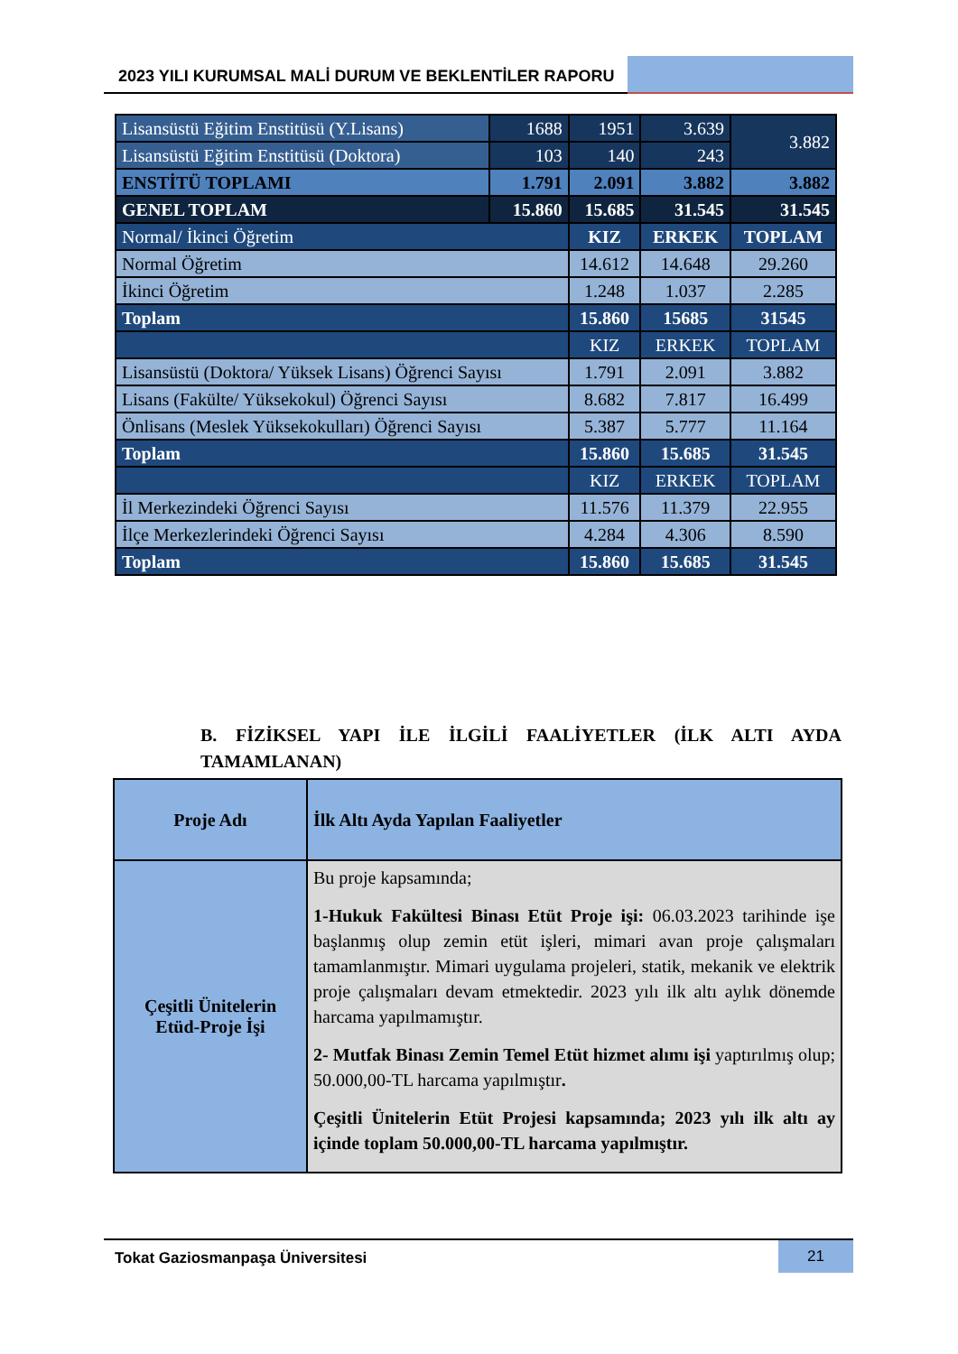2023 YILI KURUMSAL MALİ DURUM VE BEKLENTİLER RAPORU
| Lisansüstü Eğitim Enstitüsü (Y.Lisans) | 1688 | 1951 | 3.639 | 3.882 |
| Lisansüstü Eğitim Enstitüsü (Doktora) | 103 | 140 | 243 | |
| ENSTİTÜ TOPLAMI | 1.791 | 2.091 | 3.882 | 3.882 |
| GENEL TOPLAM | 15.860 | 15.685 | 31.545 | 31.545 |
| Normal/ İkinci Öğretim | | KIZ | ERKEK | TOPLAM |
| Normal Öğretim | | 14.612 | 14.648 | 29.260 |
| İkinci Öğretim | | 1.248 | 1.037 | 2.285 |
| Toplam | | 15.860 | 15685 | 31545 |
| | | KIZ | ERKEK | TOPLAM |
| Lisansüstü (Doktora/ Yüksek Lisans) Öğrenci Sayısı | | 1.791 | 2.091 | 3.882 |
| Lisans (Fakülte/ Yüksekokul) Öğrenci Sayısı | | 8.682 | 7.817 | 16.499 |
| Önlisans (Meslek Yüksekokulları) Öğrenci Sayısı | | 5.387 | 5.777 | 11.164 |
| Toplam | | 15.860 | 15.685 | 31.545 |
| | | KIZ | ERKEK | TOPLAM |
| İl Merkezindeki Öğrenci Sayısı | | 11.576 | 11.379 | 22.955 |
| İlçe Merkezlerindeki Öğrenci Sayısı | | 4.284 | 4.306 | 8.590 |
| Toplam | | 15.860 | 15.685 | 31.545 |
B. FİZİKSEL YAPI İLE İLGİLİ FAALİYETLER (İLK ALTI AYDA TAMAMLANAN)
| Proje Adı | İlk Altı Ayda Yapılan Faaliyetler |
| --- | --- |
| Çeşitli Ünitelerin Etüd-Proje İşi | Bu proje kapsamında; 1-Hukuk Fakültesi Binası Etüt Proje işi: 06.03.2023 tarihinde işe başlanmış olup zemin etüt işleri, mimari avan proje çalışmaları tamamlanmıştır. Mimari uygulama projeleri, statik, mekanik ve elektrik proje çalışmaları devam etmektedir. 2023 yılı ilk altı aylık dönemde harcama yapılmamıştır. 2- Mutfak Binası Zemin Temel Etüt hizmet alımı işi yaptırılmış olup; 50.000,00-TL harcama yapılmıştır . Çeşitli Ünitelerin Etüt Projesi kapsamında; 2023 yılı ilk altı ay içinde toplam 50.000,00-TL harcama yapılmıştır. |
Tokat Gaziosmanpaşa Üniversitesi
21